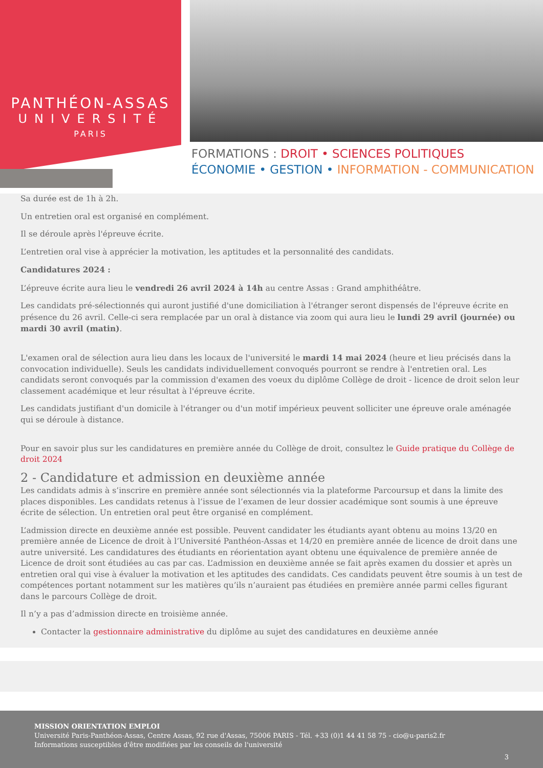PANTHÉON-ASSAS
UNIVERSITÉ
PARIS
FORMATIONS : DROIT • SCIENCES POLITIQUES
ÉCONOMIE • GESTION • INFORMATION - COMMUNICATION
Sa durée est de 1h à 2h.
Un entretien oral est organisé en complément.
Il se déroule après l'épreuve écrite.
L’entretien oral vise à apprécier la motivation, les aptitudes et la personnalité des candidats.
Candidatures 2024 :
L’épreuve écrite aura lieu le vendredi 26 avril 2024 à 14h au centre Assas : Grand amphithéâtre.
Les candidats pré-sélectionnés qui auront justifié d'une domiciliation à l'étranger seront dispensés de l'épreuve écrite en présence du 26 avril. Celle-ci sera remplacée par un oral à distance via zoom qui aura lieu le lundi 29 avril (journée) ou mardi 30 avril (matin).
L'examen oral de sélection aura lieu dans les locaux de l'université le mardi 14 mai 2024 (heure et lieu précisés dans la convocation individuelle). Seuls les candidats individuellement convoqués pourront se rendre à l'entretien oral. Les candidats seront convoqués par la commission d'examen des voeux du diplôme Collège de droit - licence de droit selon leur classement académique et leur résultat à l'épreuve écrite.
Les candidats justifiant d'un domicile à l'étranger ou d'un motif impérieux peuvent solliciter une épreuve orale aménagée qui se déroule à distance.
Pour en savoir plus sur les candidatures en première année du Collège de droit, consultez le Guide pratique du Collège de droit 2024
2 - Candidature et admission en deuxième année
Les candidats admis à s’inscrire en première année sont sélectionnés via la plateforme Parcoursup et dans la limite des places disponibles. Les candidats retenus à l’issue de l’examen de leur dossier académique sont soumis à une épreuve écrite de sélection. Un entretien oral peut être organisé en complément.
L’admission directe en deuxième année est possible. Peuvent candidater les étudiants ayant obtenu au moins 13/20 en première année de Licence de droit à l’Université Panthéon-Assas et 14/20 en première année de licence de droit dans une autre université. Les candidatures des étudiants en réorientation ayant obtenu une équivalence de première année de Licence de droit sont étudiées au cas par cas. L’admission en deuxième année se fait après examen du dossier et après un entretien oral qui vise à évaluer la motivation et les aptitudes des candidats. Ces candidats peuvent être soumis à un test de compétences portant notamment sur les matières qu’ils n’auraient pas étudiées en première année parmi celles figurant dans le parcours Collège de droit.
Il n’y a pas d’admission directe en troisième année.
Contacter la gestionnaire administrative du diplôme au sujet des candidatures en deuxième année
MISSION ORIENTATION EMPLOI
Université Paris-Panthéon-Assas, Centre Assas, 92 rue d'Assas, 75006 PARIS - Tél. +33 (0)1 44 41 58 75 - cio@u-paris2.fr
Informations susceptibles d'être modifiées par les conseils de l'université
3